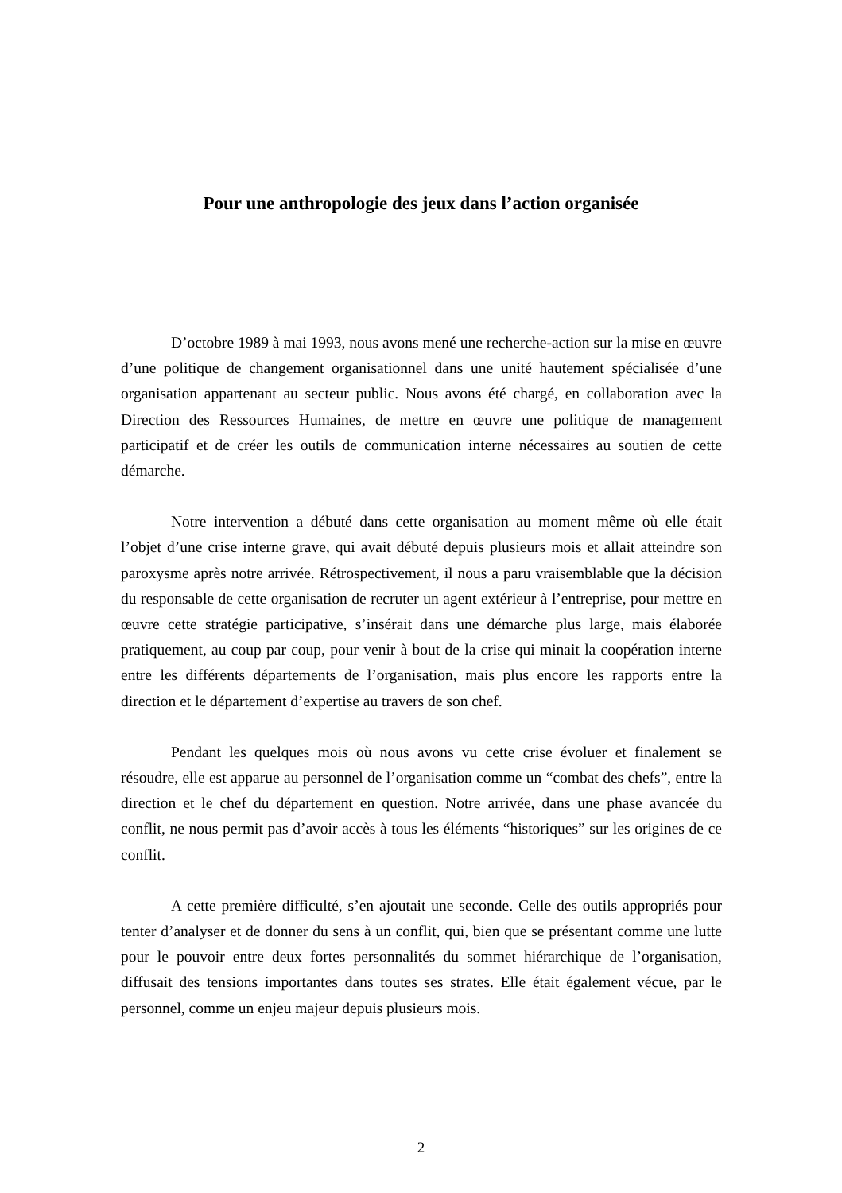Pour une anthropologie des jeux dans l’action organisée
D’octobre 1989 à mai 1993, nous avons mené une recherche-action sur la mise en œuvre d’une politique de changement organisationnel dans une unité hautement spécialisée d’une organisation appartenant au secteur public. Nous avons été chargé, en collaboration avec la Direction des Ressources Humaines, de mettre en œuvre une politique de management participatif et de créer les outils de communication interne nécessaires au soutien de cette démarche.
Notre intervention a débuté dans cette organisation au moment même où elle était l’objet d’une crise interne grave, qui avait débuté depuis plusieurs mois et allait atteindre son paroxysme après notre arrivée. Rétrospectivement, il nous a paru vraisemblable que la décision du responsable de cette organisation de recruter un agent extérieur à l’entreprise, pour mettre en œuvre cette stratégie participative, s’insérait dans une démarche plus large, mais élaborée pratiquement, au coup par coup, pour venir à bout de la crise qui minait la coopération interne entre les différents départements de l’organisation, mais plus encore les rapports entre la direction et le département d’expertise au travers de son chef.
Pendant les quelques mois où nous avons vu cette crise évoluer et finalement se résoudre, elle est apparue au personnel de l’organisation comme un “combat des chefs”, entre la direction et le chef du département en question. Notre arrivée, dans une phase avancée du conflit, ne nous permit pas d’avoir accès à tous les éléments “historiques” sur les origines de ce conflit.
A cette première difficulté, s’en ajoutait une seconde. Celle des outils appropriés pour tenter d’analyser et de donner du sens à un conflit, qui, bien que se présentant comme une lutte pour le pouvoir entre deux fortes personnalités du sommet hiérarchique de l’organisation, diffusait des tensions importantes dans toutes ses strates. Elle était également vécue, par le personnel, comme un enjeu majeur depuis plusieurs mois.
2